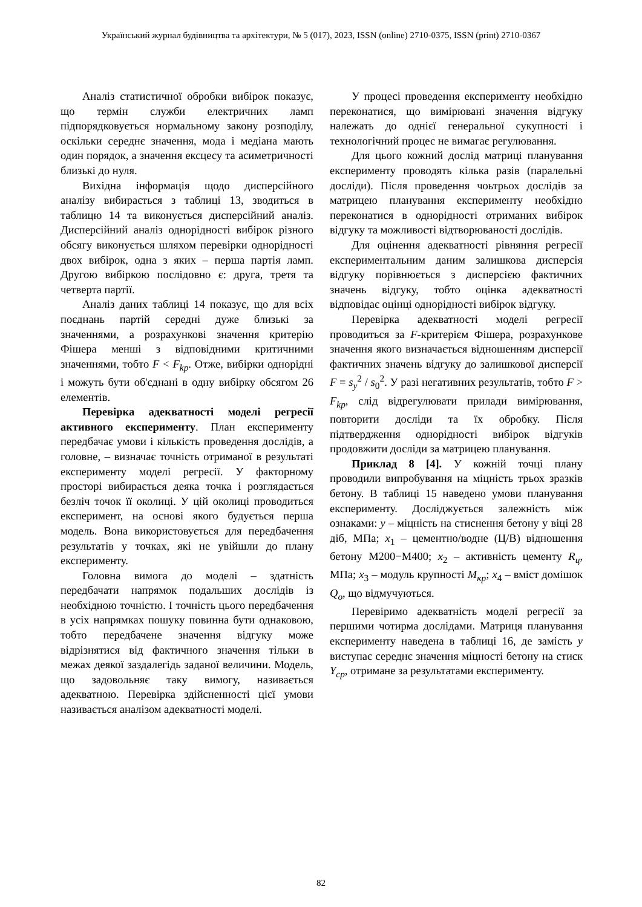Український журнал будівництва та архітектури, № 5 (017), 2023, ISSN (online) 2710-0375, ISSN (print) 2710-0367
Аналіз статистичної обробки вибірок показує, що термін служби електричних ламп підпорядковується нормальному закону розподілу, оскільки середнє значення, мода і медіана мають один порядок, а значення ексцесу та асиметричності близькі до нуля.
Вихідна інформація щодо дисперсійного аналізу вибирається з таблиці 13, зводиться в таблицю 14 та виконується дисперсійний аналіз. Дисперсійний аналіз однорідності вибірок різного обсягу виконується шляхом перевірки однорідності двох вибірок, одна з яких – перша партія ламп. Другою вибіркою послідовно є: друга, третя та четверта партії.
Аналіз даних таблиці 14 показує, що для всіх поєднань партій середні дуже близькі за значеннями, а розрахункові значення критерію Фішера менші з відповідними критичними значеннями, тобто F < F<sub>kp</sub>. Отже, вибірки однорідні і можуть бути об'єднані в одну вибірку обсягом 26 елементів.
Перевірка адекватності моделі регресії активного експерименту. План експерименту передбачає умови і кількість проведення дослідів, а головне, – визначає точність отриманої в результаті експерименту моделі регресії. У факторному просторі вибирається деяка точка і розглядається безліч точок її околиці. У цій околиці проводиться експеримент, на основі якого будується перша модель. Вона використовується для передбачення результатів у точках, які не увійшли до плану експерименту.
Головна вимога до моделі – здатність передбачати напрямок подальших дослідів із необхідною точністю. І точність цього передбачення в усіх напрямках пошуку повинна бути однаковою, тобто передбачене значення відгуку може відрізнятися від фактичного значення тільки в межах деякої заздалегідь заданої величини. Модель, що задовольняє таку вимогу, називається адекватною. Перевірка здійсненності цієї умови називається аналізом адекватності моделі.
У процесі проведення експерименту необхідно переконатися, що вимірювані значення відгуку належать до однієї генеральної сукупності і технологічний процес не вимагає регулювання.
Для цього кожний дослід матриці планування експерименту проводять кілька разів (паралельні досліди). Після проведення чоьтрьох дослідів за матрицею планування експерименту необхідно переконатися в однорідності отриманих вибірок відгуку та можливості відтворюваності дослідів.
Для оцінення адекватності рівняння регресії експериментальним даним залишкова дисперсія відгуку порівнюється з дисперсією фактичних значень відгуку, тобто оцінка адекватності відповідає оцінці однорідності вибірок відгуку.
Перевірка адекватності моделі регресії проводиться за F-критерієм Фішера, розрахункове значення якого визначається відношенням дисперсії фактичних значень відгуку до залишкової дисперсії F = s<sub>y</sub><sup>2</sup> / s<sub>0</sub><sup>2</sup>. У разі негативних результатів, тобто F > F<sub>kp</sub>, слід відрегулювати прилади вимірювання, повторити досліди та їх обробку. Після підтвердження однорідності вибірок відгуків продовжити досліди за матрицею планування.
Приклад 8 [4]. У кожній точці плану проводили випробування на міцність трьох зразків бетону. В таблиці 15 наведено умови планування експерименту. Досліджується залежність між ознаками: y – міцність на стиснення бетону у віці 28 діб, МПа; x<sub>1</sub> – цементно/водне (Ц/В) відношення бетону М200−М400; x<sub>2</sub> – активність цементу R<sub>ц</sub>, МПа; x<sub>3</sub> – модуль крупності M<sub>кр</sub>; x<sub>4</sub> – вміст домішок Q<sub>o</sub>, що відмучуються.
Перевіримо адекватність моделі регресії за першими чотирма дослідами. Матриця планування експерименту наведена в таблиці 16, де замість y виступає середнє значення міцності бетону на стиск Y<sub>cp</sub>, отримане за результатами експерименту.
82